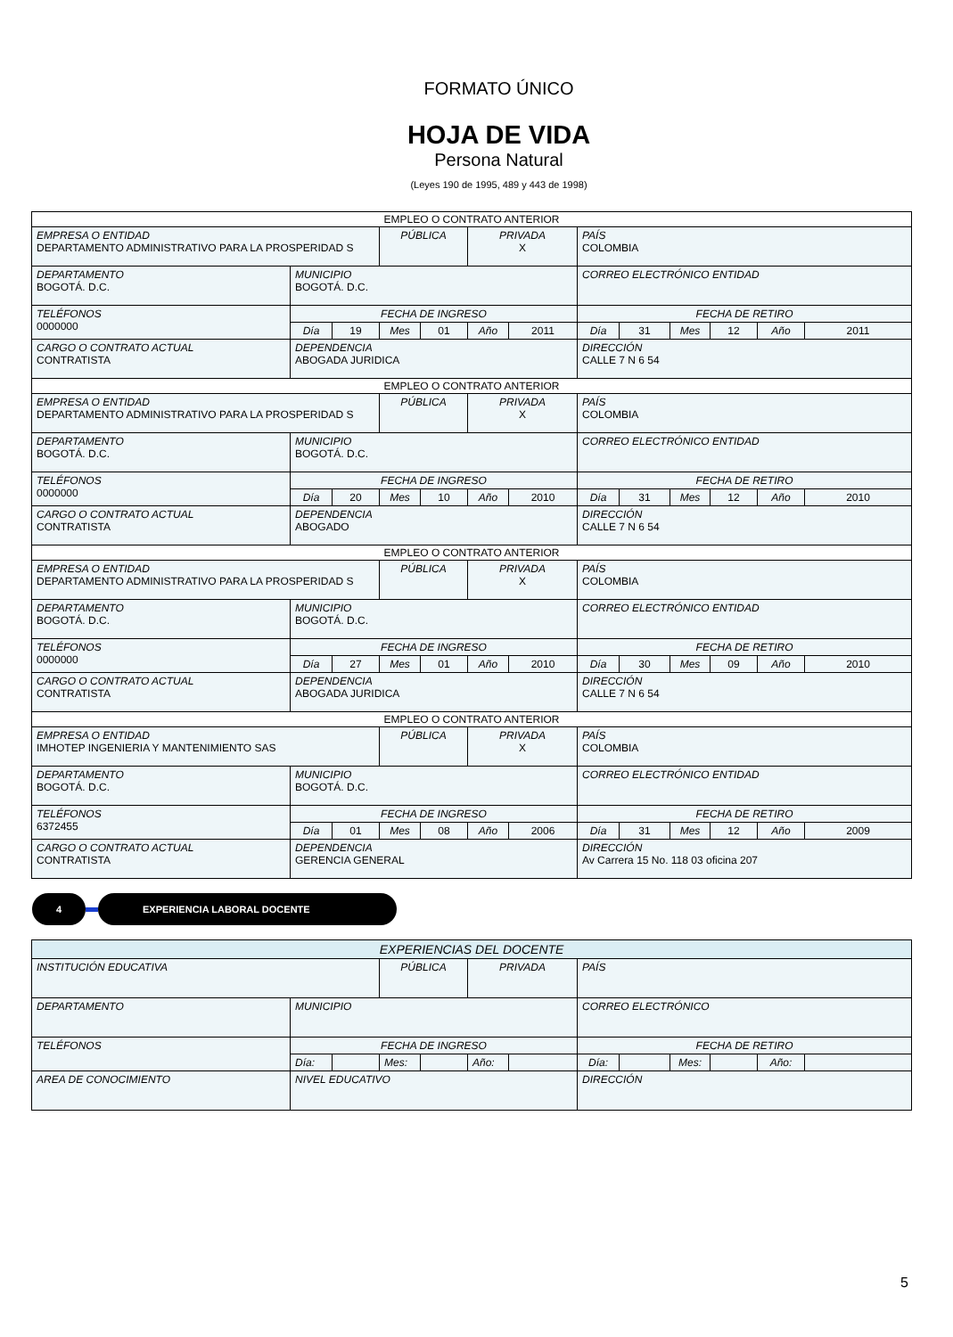FORMATO ÚNICO
HOJA DE VIDA
Persona Natural
(Leyes 190 de 1995, 489 y 443 de 1998)
| EMPLEO O CONTRATO ANTERIOR | | | | | | | | | | | | |
| EMPRESA O ENTIDAD DEPARTAMENTO ADMINISTRATIVO PARA LA PROSPERIDAD S | | | PÚBLICA | | PRIVADA X | | PAÍS COLOMBIA | | | | | |
| DEPARTAMENTO BOGOTÁ. D.C. | MUNICIPIO BOGOTÁ. D.C. | | | | | | CORREO ELECTRÓNICO ENTIDAD | | | | | |
| TELÉFONOS 0000000 | FECHA DE INGRESO | | | | | | FECHA DE RETIRO | | | | | |
| | Día | 19 | Mes | 01 | Año | 2011 | Día | 31 | Mes | 12 | Año | 2011 |
| CARGO O CONTRATO ACTUAL CONTRATISTA | DEPENDENCIA ABOGADA JURIDICA | | | | | | DIRECCIÓN CALLE 7 N 6 54 | | | | | |
| EMPLEO O CONTRATO ANTERIOR | | | | | | | | | | | | |
| EMPRESA O ENTIDAD DEPARTAMENTO ADMINISTRATIVO PARA LA PROSPERIDAD S | | | PÚBLICA | | PRIVADA X | | PAÍS COLOMBIA | | | | | |
| DEPARTAMENTO BOGOTÁ. D.C. | MUNICIPIO BOGOTÁ. D.C. | | | | | | CORREO ELECTRÓNICO ENTIDAD | | | | | |
| TELÉFONOS 0000000 | FECHA DE INGRESO | | | | | | FECHA DE RETIRO | | | | | |
| | Día | 20 | Mes | 10 | Año | 2010 | Día | 31 | Mes | 12 | Año | 2010 |
| CARGO O CONTRATO ACTUAL CONTRATISTA | DEPENDENCIA ABOGADO | | | | | | DIRECCIÓN CALLE 7 N 6 54 | | | | | |
| EMPLEO O CONTRATO ANTERIOR | | | | | | | | | | | | |
| EMPRESA O ENTIDAD DEPARTAMENTO ADMINISTRATIVO PARA LA PROSPERIDAD S | | | PÚBLICA | | PRIVADA X | | PAÍS COLOMBIA | | | | | |
| DEPARTAMENTO BOGOTÁ. D.C. | MUNICIPIO BOGOTÁ. D.C. | | | | | | CORREO ELECTRÓNICO ENTIDAD | | | | | |
| TELÉFONOS 0000000 | FECHA DE INGRESO | | | | | | FECHA DE RETIRO | | | | | |
| | Día | 27 | Mes | 01 | Año | 2010 | Día | 30 | Mes | 09 | Año | 2010 |
| CARGO O CONTRATO ACTUAL CONTRATISTA | DEPENDENCIA ABOGADA JURIDICA | | | | | | DIRECCIÓN CALLE 7 N 6 54 | | | | | |
| EMPLEO O CONTRATO ANTERIOR | | | | | | | | | | | | |
| EMPRESA O ENTIDAD IMHOTEP INGENIERIA Y MANTENIMIENTO SAS | | | PÚBLICA | | PRIVADA X | | PAÍS COLOMBIA | | | | | |
| DEPARTAMENTO BOGOTÁ. D.C. | MUNICIPIO BOGOTÁ. D.C. | | | | | | CORREO ELECTRÓNICO ENTIDAD | | | | | |
| TELÉFONOS 6372455 | FECHA DE INGRESO | | | | | | FECHA DE RETIRO | | | | | |
| | Día | 01 | Mes | 08 | Año | 2006 | Día | 31 | Mes | 12 | Año | 2009 |
| CARGO O CONTRATO ACTUAL CONTRATISTA | DEPENDENCIA GERENCIA GENERAL | | | | | | DIRECCIÓN Av Carrera 15 No. 118 03 oficina 207 | | | | | |
4 EXPERIENCIA LABORAL DOCENTE
| EXPERIENCIAS DEL DOCENTE | | | | | | | | | | | | |
| INSTITUCIÓN EDUCATIVA | | | PÚBLICA | | PRIVADA | | PAÍS | | | | | |
| DEPARTAMENTO | MUNICIPIO | | | | | | CORREO ELECTRÓNICO | | | | | |
| TELÉFONOS | FECHA DE INGRESO | | | | | | FECHA DE RETIRO | | | | | |
| | Día: | | Mes: | | Año: | | Día: | | Mes: | | Año: | |
| AREA DE CONOCIMIENTO | NIVEL EDUCATIVO | | | | | | DIRECCIÓN | | | | | |
5